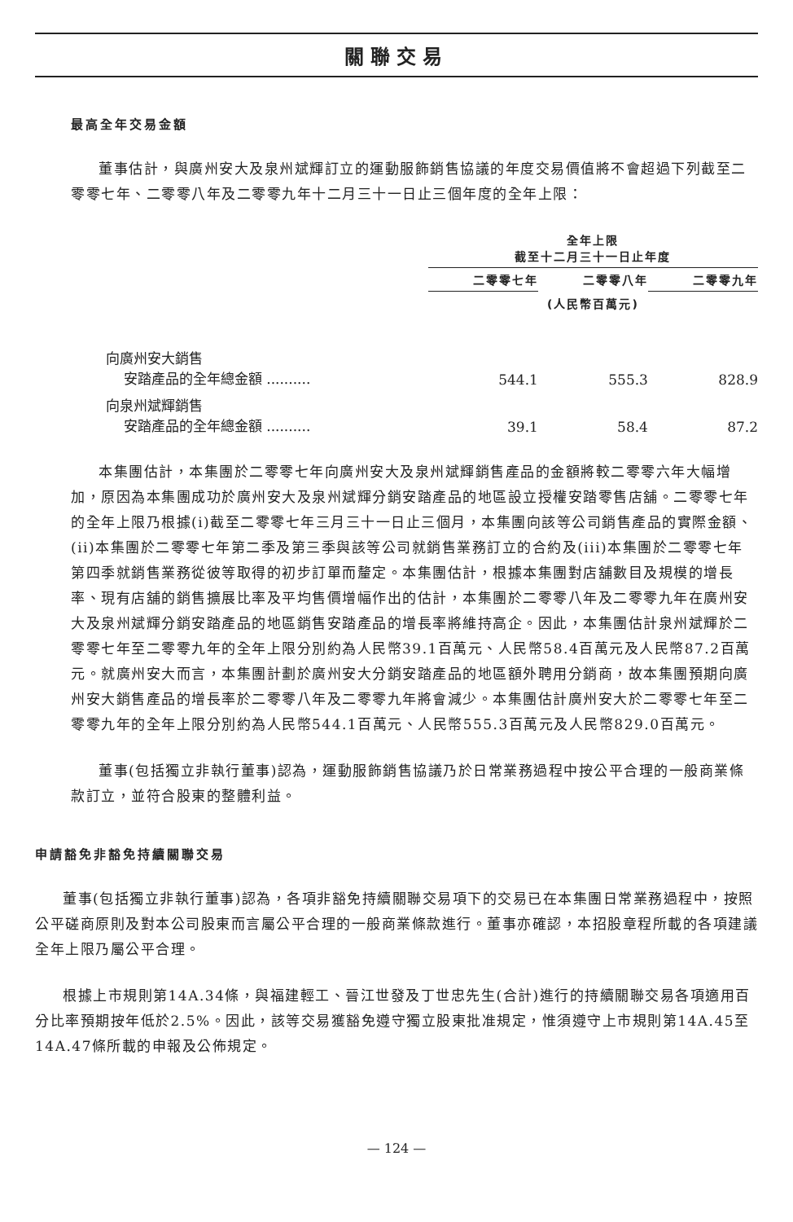關聯交易
最高全年交易金額
董事估計，與廣州安大及泉州斌輝訂立的運動服飾銷售協議的年度交易價值將不會超過下列截至二零零七年、二零零八年及二零零九年十二月三十一日止三個年度的全年上限：
| | 全年上限 截至十二月三十一日止年度 | | |
| --- | --- | --- | --- |
| | 二零零七年 | 二零零八年 | 二零零九年 |
| | (人民幣百萬元) | | |
| 向廣州安大銷售 安踏產品的全年總金額 .......... | 544.1 | 555.3 | 828.9 |
| 向泉州斌輝銷售 安踏產品的全年總金額 .......... | 39.1 | 58.4 | 87.2 |
本集團估計，本集團於二零零七年向廣州安大及泉州斌輝銷售產品的金額將較二零零六年大幅增加，原因為本集團成功於廣州安大及泉州斌輝分銷安踏產品的地區設立授權安踏零售店舖。二零零七年的全年上限乃根據(i)截至二零零七年三月三十一日止三個月，本集團向該等公司銷售產品的實際金額、(ii)本集團於二零零七年第二季及第三季與該等公司就銷售業務訂立的合約及(iii)本集團於二零零七年第四季就銷售業務從彼等取得的初步訂單而釐定。本集團估計，根據本集團對店舖數目及規模的增長率、現有店舖的銷售擴展比率及平均售價增幅作出的估計，本集團於二零零八年及二零零九年在廣州安大及泉州斌輝分銷安踏產品的地區銷售安踏產品的增長率將維持高企。因此，本集團估計泉州斌輝於二零零七年至二零零九年的全年上限分別約為人民幣39.1百萬元、人民幣58.4百萬元及人民幣87.2百萬元。就廣州安大而言，本集團計劃於廣州安大分銷安踏產品的地區額外聘用分銷商，故本集團預期向廣州安大銷售產品的增長率於二零零八年及二零零九年將會減少。本集團估計廣州安大於二零零七年至二零零九年的全年上限分別約為人民幣544.1百萬元、人民幣555.3百萬元及人民幣829.0百萬元。
董事(包括獨立非執行董事)認為，運動服飾銷售協議乃於日常業務過程中按公平合理的一般商業條款訂立，並符合股東的整體利益。
申請豁免非豁免持續關聯交易
董事(包括獨立非執行董事)認為，各項非豁免持續關聯交易項下的交易已在本集團日常業務過程中，按照公平磋商原則及對本公司股東而言屬公平合理的一般商業條款進行。董事亦確認，本招股章程所載的各項建議全年上限乃屬公平合理。
根據上市規則第14A.34條，與福建輕工、晉江世發及丁世忠先生(合計)進行的持續關聯交易各項適用百分比率預期按年低於2.5%。因此，該等交易獲豁免遵守獨立股東批准規定，惟須遵守上市規則第14A.45至14A.47條所載的申報及公佈規定。
— 124 —